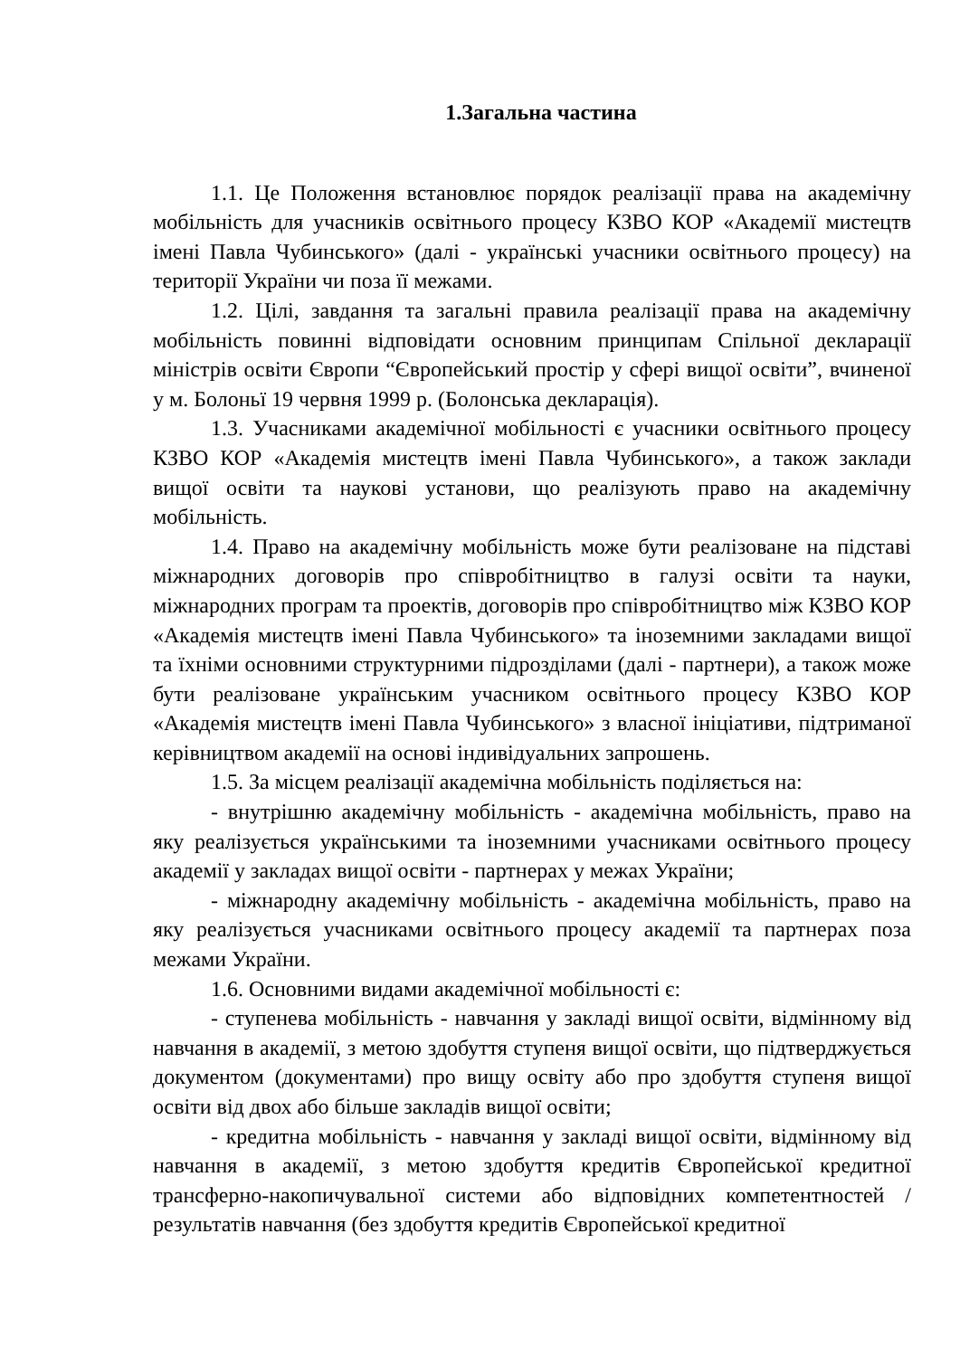1.Загальна частина
1.1. Це Положення встановлює порядок реалізації права на академічну мобільність для учасників освітнього процесу КЗВО КОР «Академії мистецтв імені Павла Чубинського» (далі - українські учасники освітнього процесу) на території України чи поза її межами.
1.2. Цілі, завдання та загальні правила реалізації права на академічну мобільність повинні відповідати основним принципам Спільної декларації міністрів освіти Європи “Європейський простір у сфері вищої освіти”, вчиненої у м. Болоньї 19 червня 1999 р. (Болонська декларація).
1.3. Учасниками академічної мобільності є учасники освітнього процесу КЗВО КОР «Академія мистецтв імені Павла Чубинського», а також заклади вищої освіти та наукові установи, що реалізують право на академічну мобільність.
1.4. Право на академічну мобільність може бути реалізоване на підставі міжнародних договорів про співробітництво в галузі освіти та науки, міжнародних програм та проектів, договорів про співробітництво між КЗВО КОР «Академія мистецтв імені Павла Чубинського» та іноземними закладами вищої та їхніми основними структурними підрозділами (далі - партнери), а також може бути реалізоване українським учасником освітнього процесу КЗВО КОР «Академія мистецтв імені Павла Чубинського» з власної ініціативи, підтриманої керівництвом академії на основі індивідуальних запрошень.
1.5. За місцем реалізації академічна мобільність поділяється на:
- внутрішню академічну мобільність - академічна мобільність, право на яку реалізується українськими та іноземними учасниками освітнього процесу академії у закладах вищої освіти - партнерах у межах України;
- міжнародну академічну мобільність - академічна мобільність, право на яку реалізується учасниками освітнього процесу академії та партнерах поза межами України.
1.6. Основними видами академічної мобільності є:
- ступенева мобільність - навчання у закладі вищої освіти, відмінному від навчання в академії, з метою здобуття ступеня вищої освіти, що підтверджується документом (документами) про вищу освіту або про здобуття ступеня вищої освіти від двох або більше закладів вищої освіти;
- кредитна мобільність - навчання у закладі вищої освіти, відмінному від навчання в академії, з метою здобуття кредитів Європейської кредитної трансферно-накопичувальної системи або відповідних компетентностей /результатів навчання (без здобуття кредитів Європейської кредитної